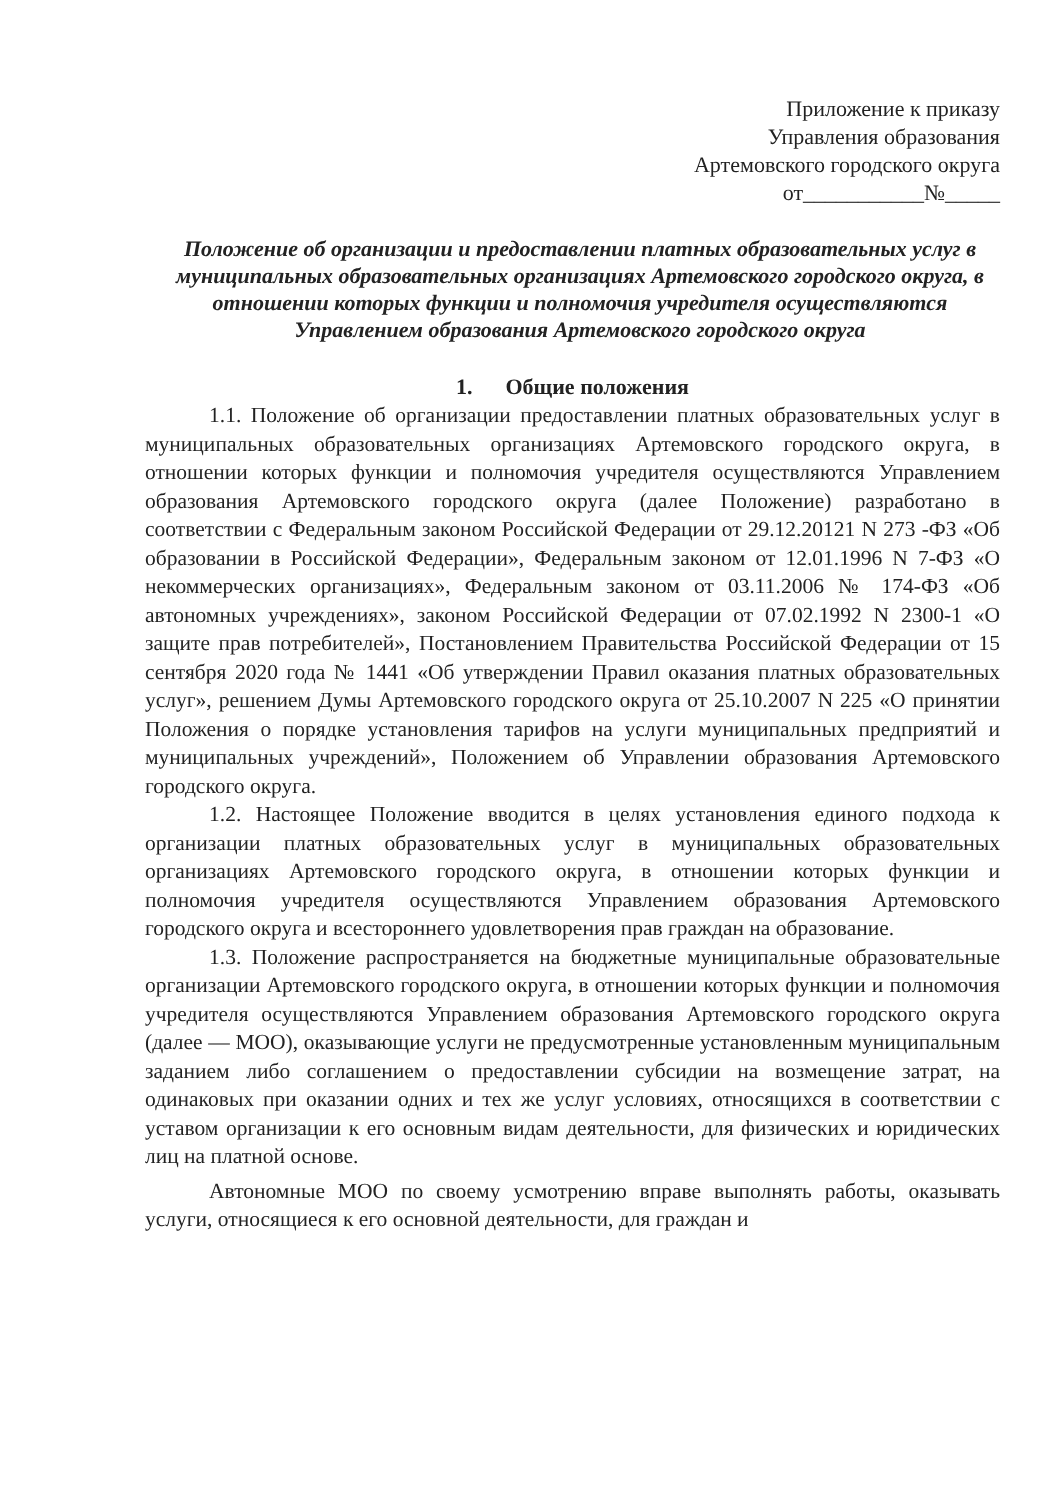Приложение к приказу
Управления образования
Артемовского городского округа
от___________№_____
Положение об организации и предоставлении платных образовательных услуг в муниципальных образовательных организациях Артемовского городского округа, в отношении которых функции и полномочия учредителя осуществляются Управлением образования Артемовского городского округа
1. Общие положения
1.1. Положение об организации предоставлении платных образовательных услуг в муниципальных образовательных организациях Артемовского городского округа, в отношении которых функции и полномочия учредителя осуществляются Управлением образования Артемовского городского округа (далее Положение) разработано в соответствии с Федеральным законом Российской Федерации от 29.12.20121 N 273 -ФЗ «Об образовании в Российской Федерации», Федеральным законом от 12.01.1996 N 7-ФЗ «О некоммерческих организациях», Федеральным законом от 03.11.2006 № 174-ФЗ «Об автономных учреждениях», законом Российской Федерации от 07.02.1992 N 2300-1 «О защите прав потребителей», Постановлением Правительства Российской Федерации от 15 сентября 2020 года № 1441 «Об утверждении Правил оказания платных образовательных услуг», решением Думы Артемовского городского округа от 25.10.2007 N 225 «О принятии Положения о порядке установления тарифов на услуги муниципальных предприятий и муниципальных учреждений», Положением об Управлении образования Артемовского городского округа.
1.2. Настоящее Положение вводится в целях установления единого подхода к организации платных образовательных услуг в муниципальных образовательных организациях Артемовского городского округа, в отношении которых функции и полномочия учредителя осуществляются Управлением образования Артемовского городского округа и всестороннего удовлетворения прав граждан на образование.
1.3. Положение распространяется на бюджетные муниципальные образовательные организации Артемовского городского округа, в отношении которых функции и полномочия учредителя осуществляются Управлением образования Артемовского городского округа (далее — МОО), оказывающие услуги не предусмотренные установленным муниципальным заданием либо соглашением о предоставлении субсидии на возмещение затрат, на одинаковых при оказании одних и тех же услуг условиях, относящихся в соответствии с уставом организации к его основным видам деятельности, для физических и юридических лиц на платной основе.
Автономные МОО по своему усмотрению вправе выполнять работы, оказывать услуги, относящиеся к его основной деятельности, для граждан и